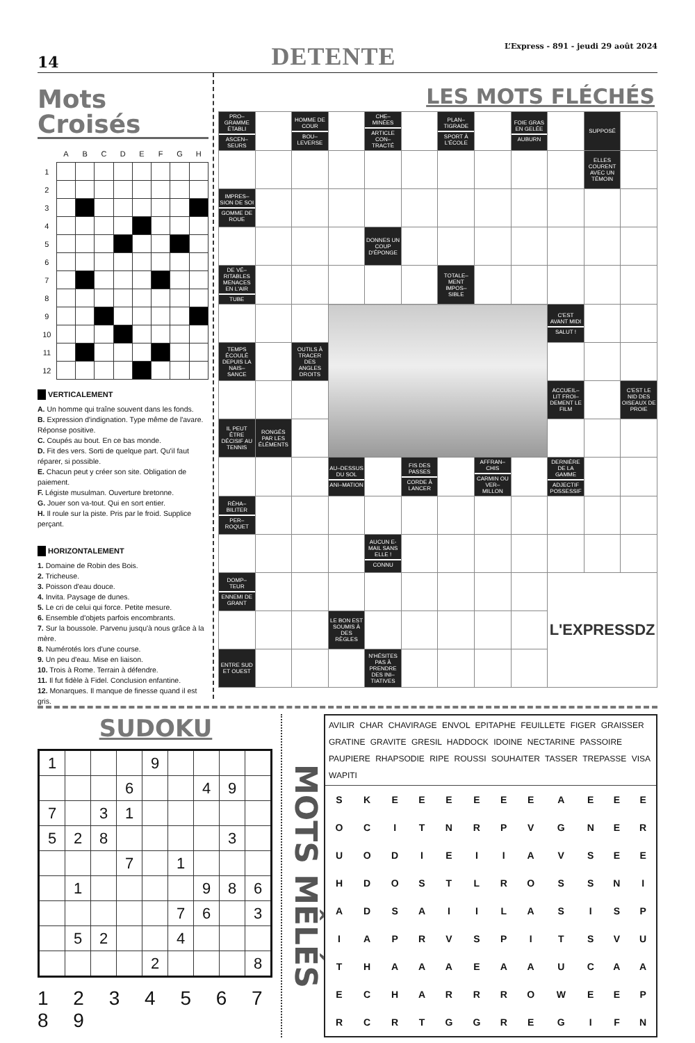14
DETENTE
L’Express - 891 - jeudi 29 août 2024
Mots Croisés
| | A | B | C | D | E | F | G | H |
| --- | --- | --- | --- | --- | --- | --- | --- | --- |
| 1 | | | | | | | | |
| 2 | | | | | | | | |
| 3 | | | | | | | | |
| 4 | | | | | | | | |
| 5 | | | | | | | | |
| 6 | | | | | | | | |
| 7 | | | | | | | | |
| 8 | | | | | | | | |
| 9 | | | | | | | | |
| 10 | | | | | | | | |
| 11 | | | | | | | | |
| 12 | | | | | | | | |
VERTICALEMENT
A. Un homme qui traîne souvent dans les fonds.
B. Expression d'indignation. Type même de l'avare. Réponse positive.
C. Coupés au bout. En ce bas monde.
D. Fit des vers. Sorti de quelque part. Qu'il faut réparer, si possible.
E. Chacun peut y créer son site. Obligation de paiement.
F. Légiste musulman. Ouverture bretonne.
G. Jouer son va-tout. Qui en sort entier.
H. Il roule sur la piste. Pris par le froid. Supplice perçant.
HORIZONTALEMENT
1. Domaine de Robin des Bois.
2. Tricheuse.
3. Poisson d'eau douce.
4. Invita. Paysage de dunes.
5. Le cri de celui qui force. Petite mesure.
6. Ensemble d'objets parfois encombrants.
7. Sur la boussole. Parvenu jusqu'à nous grâce à la mère.
8. Numérotés lors d'une course.
9. Un peu d'eau. Mise en liaison.
10. Trois à Rome. Terrain à défendre.
11. Il fut fidèle à Fidel. Conclusion enfantine.
12. Monarques. Il manque de finesse quand il est gris.
LES MOTS FLÉCHÉS
| PRO–GRAMME ÉTABLI ASCEN–SEURS | | HOMME DE COUR BOU–LEVERSE | | CHE–MINÉES ARTICLE CON–TRACTÉ | | PLAN–TIGRADE SPORT À L'ÉCOLE | | FOIE GRAS EN GELÉE AUBURN | | SUPPOSÉ | |
| | | | | | | | | | | ELLES COURENT AVEC UN TÉMOIN | |
| IMPRES–SION DE SOI GOMME DE ROUE | | | | | | | | | | | |
| | | | | DONNES UN COUP D'ÉPONGE | | | | | | | |
| DE VÉ–RITABLES MENACES EN L'AIR TUBE | | | | | | TOTALE–MENT IMPOS–SIBLE | | | | | |
| | | | | | | | | | C'EST AVANT MIDI SALUT ! | | |
| TEMPS ÉCOULÉ DEPUIS LA NAIS–SANCE | | OUTILS À TRACER DES ANGLES DROITS | | | | | | | | | |
| | | | | | | | | | ACCUEIL–LIT FROI–DEMENT LE FILM | | C'EST LE NID DES OISEAUX DE PROIE |
| IL PEUT ÊTRE DÉCISIF AU TENNIS | RONGÉS PAR LES ÉLÉMENTS | | | | | | | | | | |
| | | | AU–DESSUS DU SOL ANI–MATION | | FIS DES PASSES CORDE À LANCER | | AFFRAN–CHIS CARMIN OU VER–MILLON | | DERNIÈRE DE LA GAMME ADJECTIF POSSESSIF | | |
| RÉHA–BILITER PER–ROQUET | | | | | | | | | | | |
| | | | | AUCUN E-MAIL SANS ELLE ! CONNU | | | | | | | |
| DOMP–TEUR ENNEMI DE GRANT | | | | | | | | | L'EXPRESSDZ | | |
| | | | LE BON EST SOUMIS À DES RÈGLES | | | | | | | | |
| ENTRE SUD ET OUEST | | | | N'HÉSITES PAS À PRENDRE DES INI–TIATIVES | | | | | | | |
SUDOKU
| 1 | | | | 9 | | | | |
| | | | 6 | | | 4 | 9 | |
| 7 | | 3 | 1 | | | | | |
| 5 | 2 | 8 | | | | | 3 | |
| | | | 7 | | 1 | | | |
| | 1 | | | | | 9 | 8 | 6 |
| | | | | | 7 | 6 | | 3 |
| | 5 | 2 | | | 4 | | | |
| | | | | 2 | | | | 8 |
1 2 3 4 5 6 7 8 9
MOTS MÊLÉS
AVILIR CHAR CHAVIRAGE ENVOL EPITAPHE FEUILLETE FIGER GRAISSER GRATINE GRAVITE GRESIL HADDOCK IDOINE NECTARINE PASSOIRE PAUPIERE RHAPSODIE RIPE ROUSSI SOUHAITER TASSER TREPASSE VISA WAPITI
| S | K | E | E | E | E | E | E | A | E | E | E |
| O | C | I | T | N | R | P | V | G | N | E | R |
| U | O | D | I | E | I | I | A | V | S | E | E |
| H | D | O | S | T | L | R | O | S | S | N | I |
| A | D | S | A | I | I | L | A | S | I | S | P |
| I | A | P | R | V | S | P | I | T | S | V | U |
| T | H | A | A | A | E | A | A | U | C | A | A |
| E | C | H | A | R | R | R | O | W | E | E | P |
| R | C | R | T | G | G | R | E | G | I | F | N |